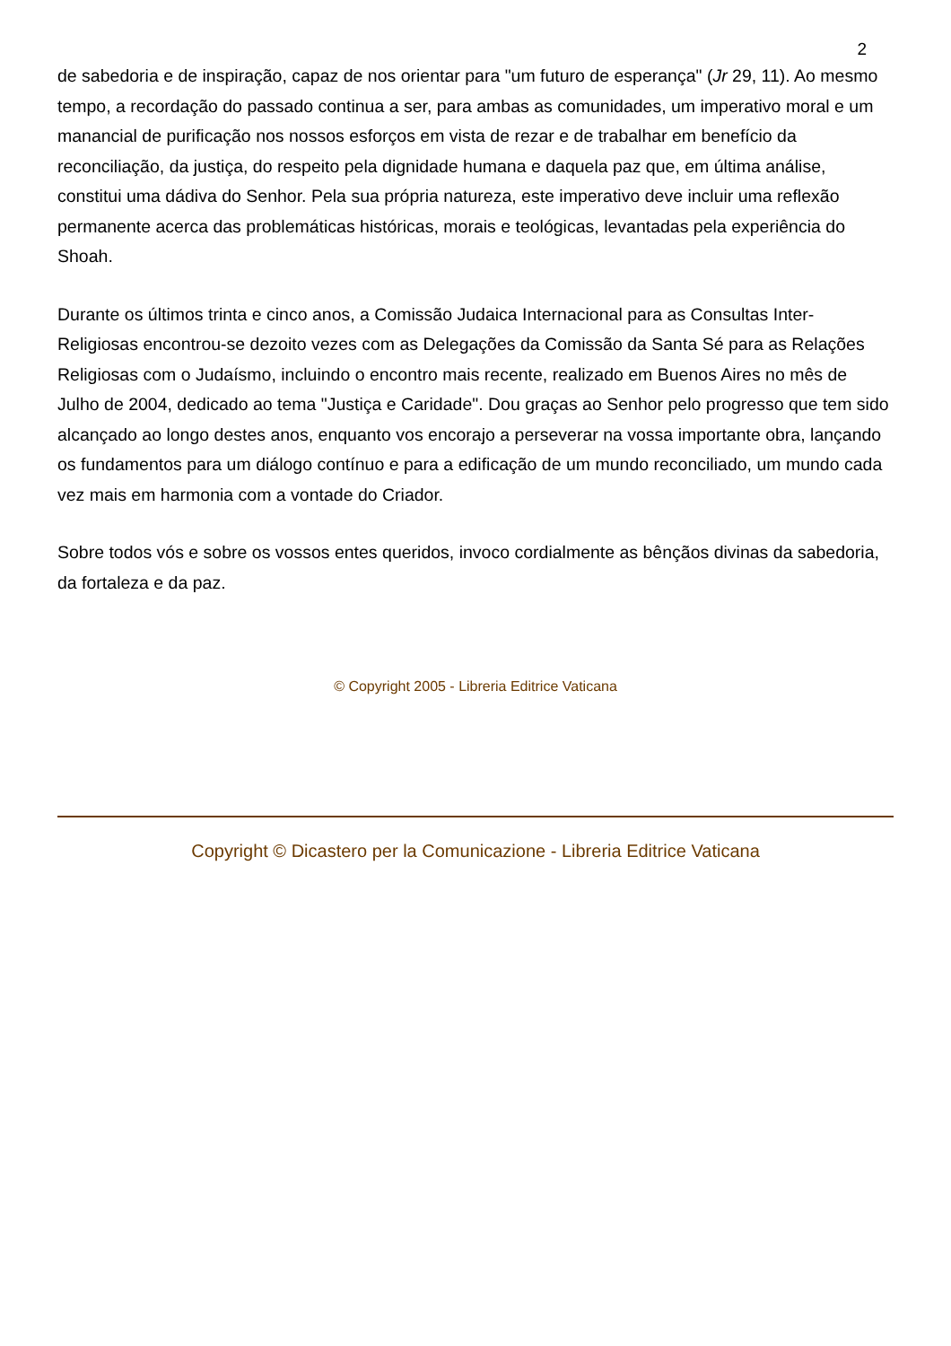2
de sabedoria e de inspiração, capaz de nos orientar para "um futuro de esperança" (Jr 29, 11). Ao mesmo tempo, a recordação do passado continua a ser, para ambas as comunidades, um imperativo moral e um manancial de purificação nos nossos esforços em vista de rezar e de trabalhar em benefício da reconciliação, da justiça, do respeito pela dignidade humana e daquela paz que, em última análise, constitui uma dádiva do Senhor. Pela sua própria natureza, este imperativo deve incluir uma reflexão permanente acerca das problemáticas históricas, morais e teológicas, levantadas pela experiência do Shoah.
Durante os últimos trinta e cinco anos, a Comissão Judaica Internacional para as Consultas Inter-Religiosas encontrou-se dezoito vezes com as Delegações da Comissão da Santa Sé para as Relações Religiosas com o Judaísmo, incluindo o encontro mais recente, realizado em Buenos Aires no mês de Julho de 2004, dedicado ao tema "Justiça e Caridade". Dou graças ao Senhor pelo progresso que tem sido alcançado ao longo destes anos, enquanto vos encorajo a perseverar na vossa importante obra, lançando os fundamentos para um diálogo contínuo e para a edificação de um mundo reconciliado, um mundo cada vez mais em harmonia com a vontade do Criador.
Sobre todos vós e sobre os vossos entes queridos, invoco cordialmente as bênçãos divinas da sabedoria, da fortaleza e da paz.
© Copyright 2005 - Libreria Editrice Vaticana
Copyright © Dicastero per la Comunicazione - Libreria Editrice Vaticana